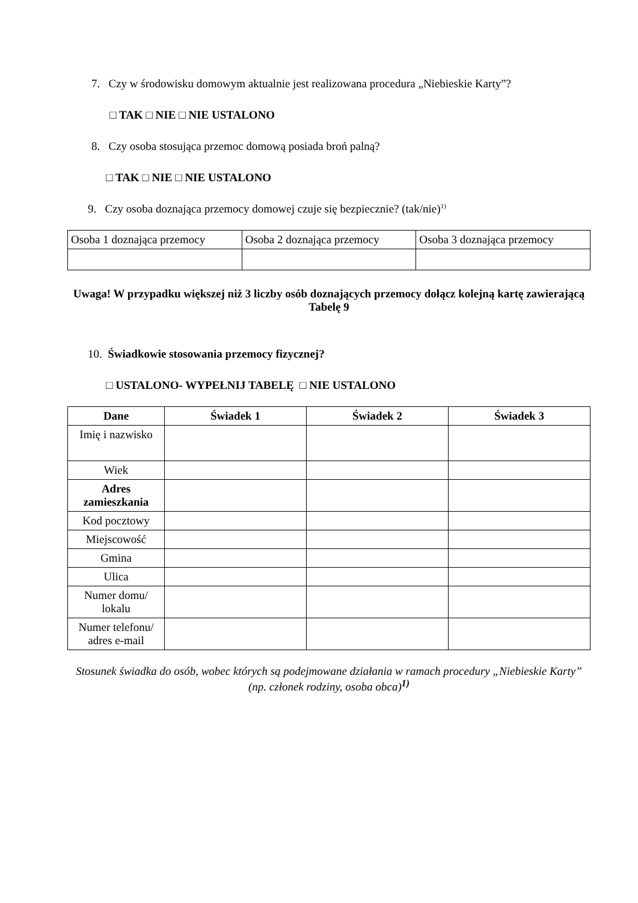7. Czy w środowisku domowym aktualnie jest realizowana procedura „Niebieskie Karty”?
□ TAK □ NIE □ NIE USTALONO
8. Czy osoba stosująca przemoc domową posiada broń palną?
□ TAK □ NIE □ NIE USTALONO
9. Czy osoba doznająca przemocy domowej czuje się bezpiecznie? (tak/nie)<sup>1)</sup>
| Osoba 1 doznająca przemocy | Osoba 2 doznająca przemocy | Osoba 3 doznająca przemocy |
Uwaga! W przypadku większej niż 3 liczby osób doznających przemocy dołącz kolejną kartę zawierającą Tabelę 9
10. Świadkowie stosowania przemocy fizycznej?
□ USTALONO- WYPEŁNIJ TABELĘ □ NIE USTALONO
| Dane | Świadek 1 | Świadek 2 | Świadek 3 |
| --- | --- | --- | --- |
| Imię i nazwisko | | | |
| Wiek | | | |
| Adres zamieszkania | | | |
| Kod pocztowy | | | |
| Miejscowość | | | |
| Gmina | | | |
| Ulica | | | |
| Numer domu/ lokalu | | | |
| Numer telefonu/ adres e-mail | | | |
Stosunek świadka do osób, wobec których są podejmowane działania w ramach procedury „Niebieskie Karty” (np. członek rodziny, osoba obca)<sup>1)</sup>